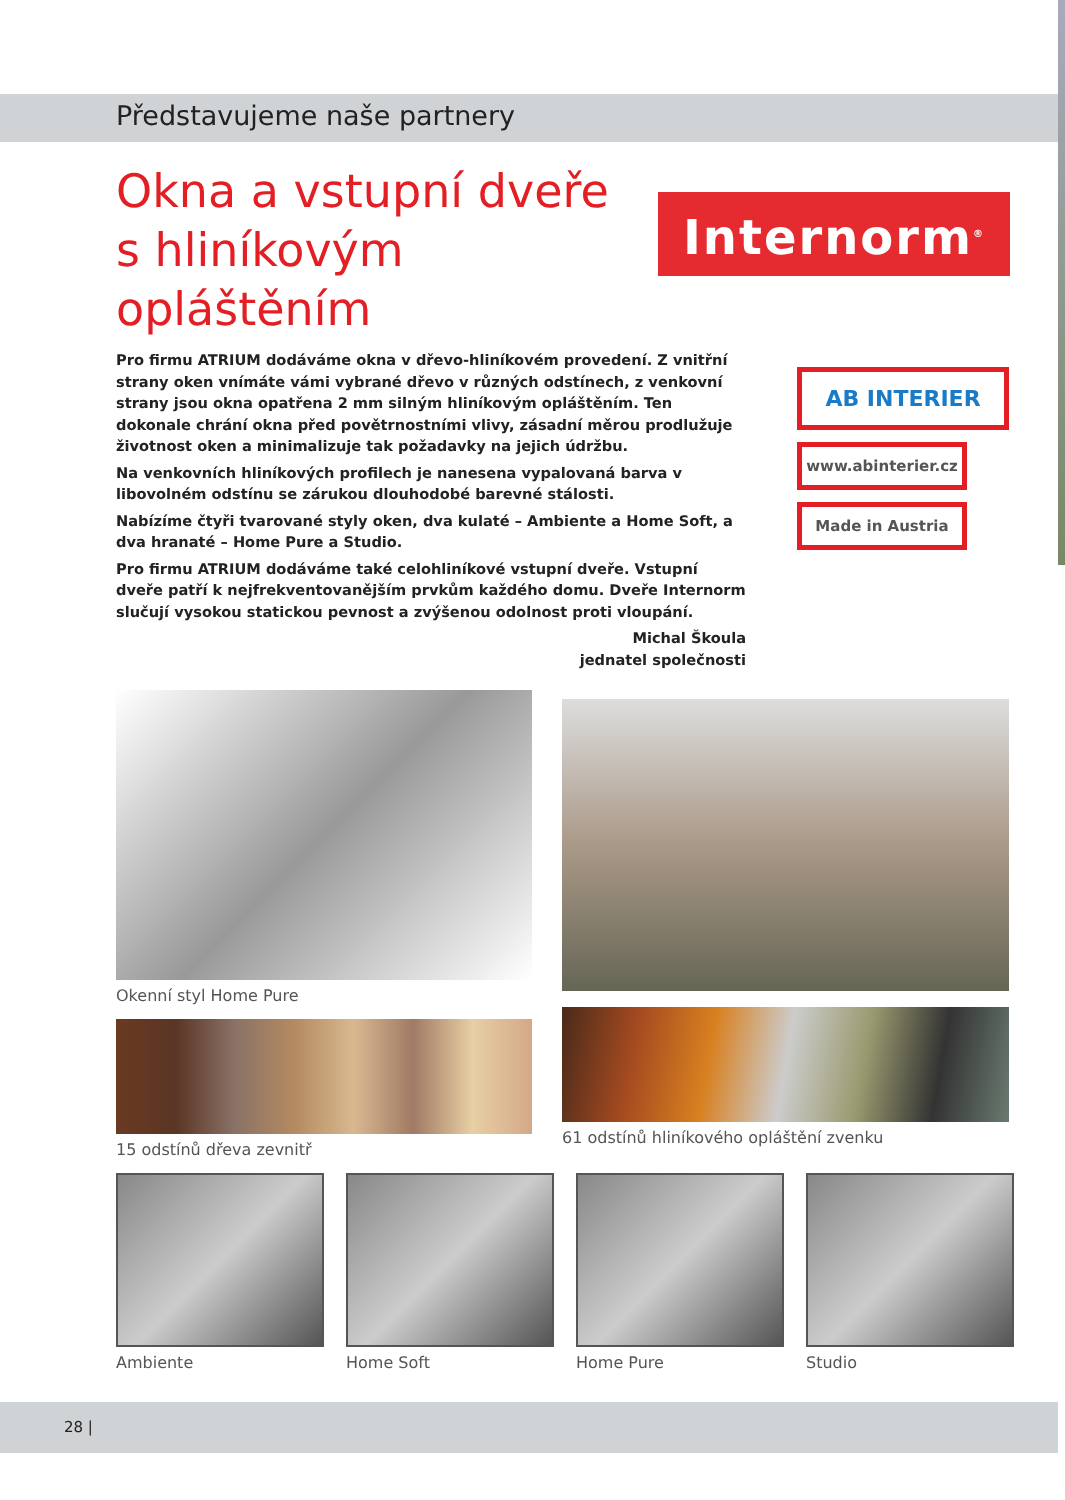Představujeme naše partnery
Okna a vstupní dveře s hliníkovým opláštěním
Internorm<sup>®</sup>
AB INTERIER
www.abinterier.cz
Made in Austria
Pro firmu ATRIUM dodáváme okna v dřevo-hliníkovém provedení. Z vnitřní strany oken vnímáte vámi vybrané dřevo v různých odstínech, z venkovní strany jsou okna opatřena 2 mm silným hliníkovým opláštěním. Ten dokonale chrání okna před povětrnostními vlivy, zásadní měrou prodlužuje životnost oken a minimalizuje tak požadavky na jejich údržbu.
Na venkovních hliníkových profilech je nanesena vypalovaná barva v libovolném odstínu se zárukou dlouhodobé barevné stálosti.
Nabízíme čtyři tvarované styly oken, dva kulaté – Ambiente a Home Soft, a dva hranaté – Home Pure a Studio.
Pro firmu ATRIUM dodáváme také celohliníkové vstupní dveře. Vstupní dveře patří k nejfrekventovanějším prvkům každého domu. Dveře Internorm slučují vysokou statickou pevnost a zvýšenou odolnost proti vloupání.
Michal Škoula
jednatel společnosti
Okenní styl Home Pure
15 odstínů dřeva zevnitř
61 odstínů hliníkového opláštění zvenku
Ambiente Home Soft Home Pure Studio
28 |